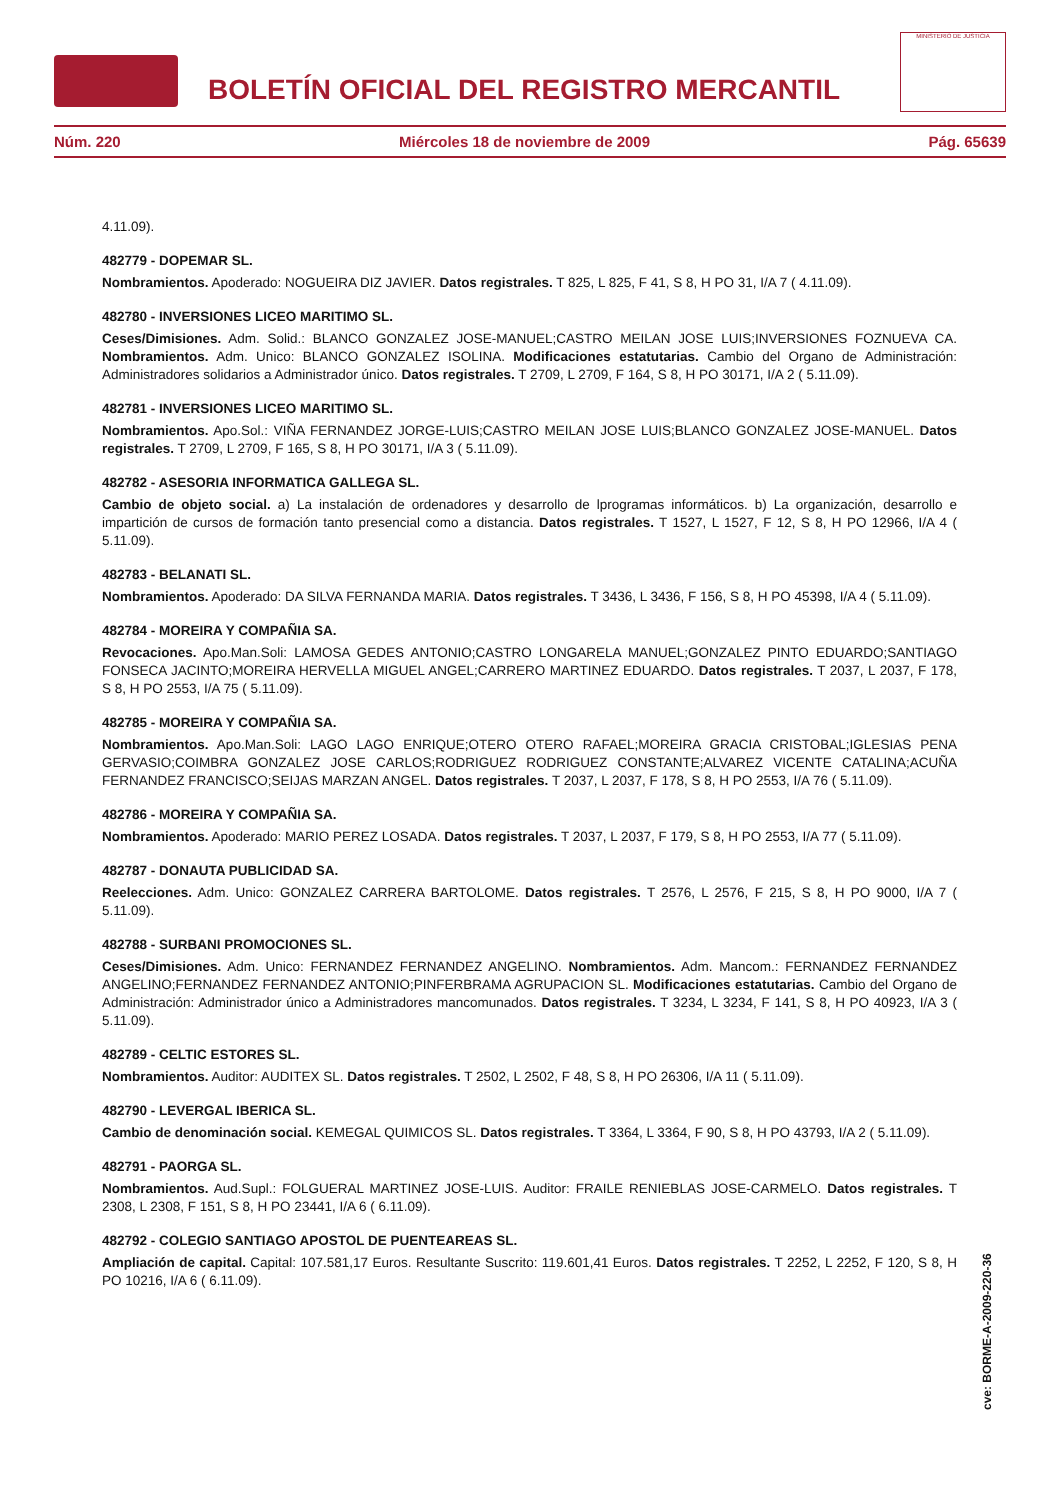BOLETÍN OFICIAL DEL REGISTRO MERCANTIL
MINISTERIO DE JUSTICIA
Núm. 220 Miércoles 18 de noviembre de 2009 Pág. 65639
4.11.09).
482779 - DOPEMAR SL.
Nombramientos. Apoderado: NOGUEIRA DIZ JAVIER. Datos registrales. T 825, L 825, F 41, S 8, H PO 31, I/A 7 ( 4.11.09).
482780 - INVERSIONES LICEO MARITIMO SL.
Ceses/Dimisiones. Adm. Solid.: BLANCO GONZALEZ JOSE-MANUEL;CASTRO MEILAN JOSE LUIS;INVERSIONES FOZNUEVA CA. Nombramientos. Adm. Unico: BLANCO GONZALEZ ISOLINA. Modificaciones estatutarias. Cambio del Organo de Administración: Administradores solidarios a Administrador único. Datos registrales. T 2709, L 2709, F 164, S 8, H PO 30171, I/A 2 ( 5.11.09).
482781 - INVERSIONES LICEO MARITIMO SL.
Nombramientos. Apo.Sol.: VIÑA FERNANDEZ JORGE-LUIS;CASTRO MEILAN JOSE LUIS;BLANCO GONZALEZ JOSE-MANUEL. Datos registrales. T 2709, L 2709, F 165, S 8, H PO 30171, I/A 3 ( 5.11.09).
482782 - ASESORIA INFORMATICA GALLEGA SL.
Cambio de objeto social. a) La instalación de ordenadores y desarrollo de lprogramas informáticos. b) La organización, desarrollo e impartición de cursos de formación tanto presencial como a distancia. Datos registrales. T 1527, L 1527, F 12, S 8, H PO 12966, I/A 4 ( 5.11.09).
482783 - BELANATI SL.
Nombramientos. Apoderado: DA SILVA FERNANDA MARIA. Datos registrales. T 3436, L 3436, F 156, S 8, H PO 45398, I/A 4 ( 5.11.09).
482784 - MOREIRA Y COMPAÑIA SA.
Revocaciones. Apo.Man.Soli: LAMOSA GEDES ANTONIO;CASTRO LONGARELA MANUEL;GONZALEZ PINTO EDUARDO;SANTIAGO FONSECA JACINTO;MOREIRA HERVELLA MIGUEL ANGEL;CARRERO MARTINEZ EDUARDO. Datos registrales. T 2037, L 2037, F 178, S 8, H PO 2553, I/A 75 ( 5.11.09).
482785 - MOREIRA Y COMPAÑIA SA.
Nombramientos. Apo.Man.Soli: LAGO LAGO ENRIQUE;OTERO OTERO RAFAEL;MOREIRA GRACIA CRISTOBAL;IGLESIAS PENA GERVASIO;COIMBRA GONZALEZ JOSE CARLOS;RODRIGUEZ RODRIGUEZ CONSTANTE;ALVAREZ VICENTE CATALINA;ACUÑA FERNANDEZ FRANCISCO;SEIJAS MARZAN ANGEL. Datos registrales. T 2037, L 2037, F 178, S 8, H PO 2553, I/A 76 ( 5.11.09).
482786 - MOREIRA Y COMPAÑIA SA.
Nombramientos. Apoderado: MARIO PEREZ LOSADA. Datos registrales. T 2037, L 2037, F 179, S 8, H PO 2553, I/A 77 ( 5.11.09).
482787 - DONAUTA PUBLICIDAD SA.
Reelecciones. Adm. Unico: GONZALEZ CARRERA BARTOLOME. Datos registrales. T 2576, L 2576, F 215, S 8, H PO 9000, I/A 7 ( 5.11.09).
482788 - SURBANI PROMOCIONES SL.
Ceses/Dimisiones. Adm. Unico: FERNANDEZ FERNANDEZ ANGELINO. Nombramientos. Adm. Mancom.: FERNANDEZ FERNANDEZ ANGELINO;FERNANDEZ FERNANDEZ ANTONIO;PINFERBRAMA AGRUPACION SL. Modificaciones estatutarias. Cambio del Organo de Administración: Administrador único a Administradores mancomunados. Datos registrales. T 3234, L 3234, F 141, S 8, H PO 40923, I/A 3 ( 5.11.09).
482789 - CELTIC ESTORES SL.
Nombramientos. Auditor: AUDITEX SL. Datos registrales. T 2502, L 2502, F 48, S 8, H PO 26306, I/A 11 ( 5.11.09).
482790 - LEVERGAL IBERICA SL.
Cambio de denominación social. KEMEGAL QUIMICOS SL. Datos registrales. T 3364, L 3364, F 90, S 8, H PO 43793, I/A 2 ( 5.11.09).
482791 - PAORGA SL.
Nombramientos. Aud.Supl.: FOLGUERAL MARTINEZ JOSE-LUIS. Auditor: FRAILE RENIEBLAS JOSE-CARMELO. Datos registrales. T 2308, L 2308, F 151, S 8, H PO 23441, I/A 6 ( 6.11.09).
482792 - COLEGIO SANTIAGO APOSTOL DE PUENTEAREAS SL.
Ampliación de capital. Capital: 107.581,17 Euros. Resultante Suscrito: 119.601,41 Euros. Datos registrales. T 2252, L 2252, F 120, S 8, H PO 10216, I/A 6 ( 6.11.09).
cve: BORME-A-2009-220-36